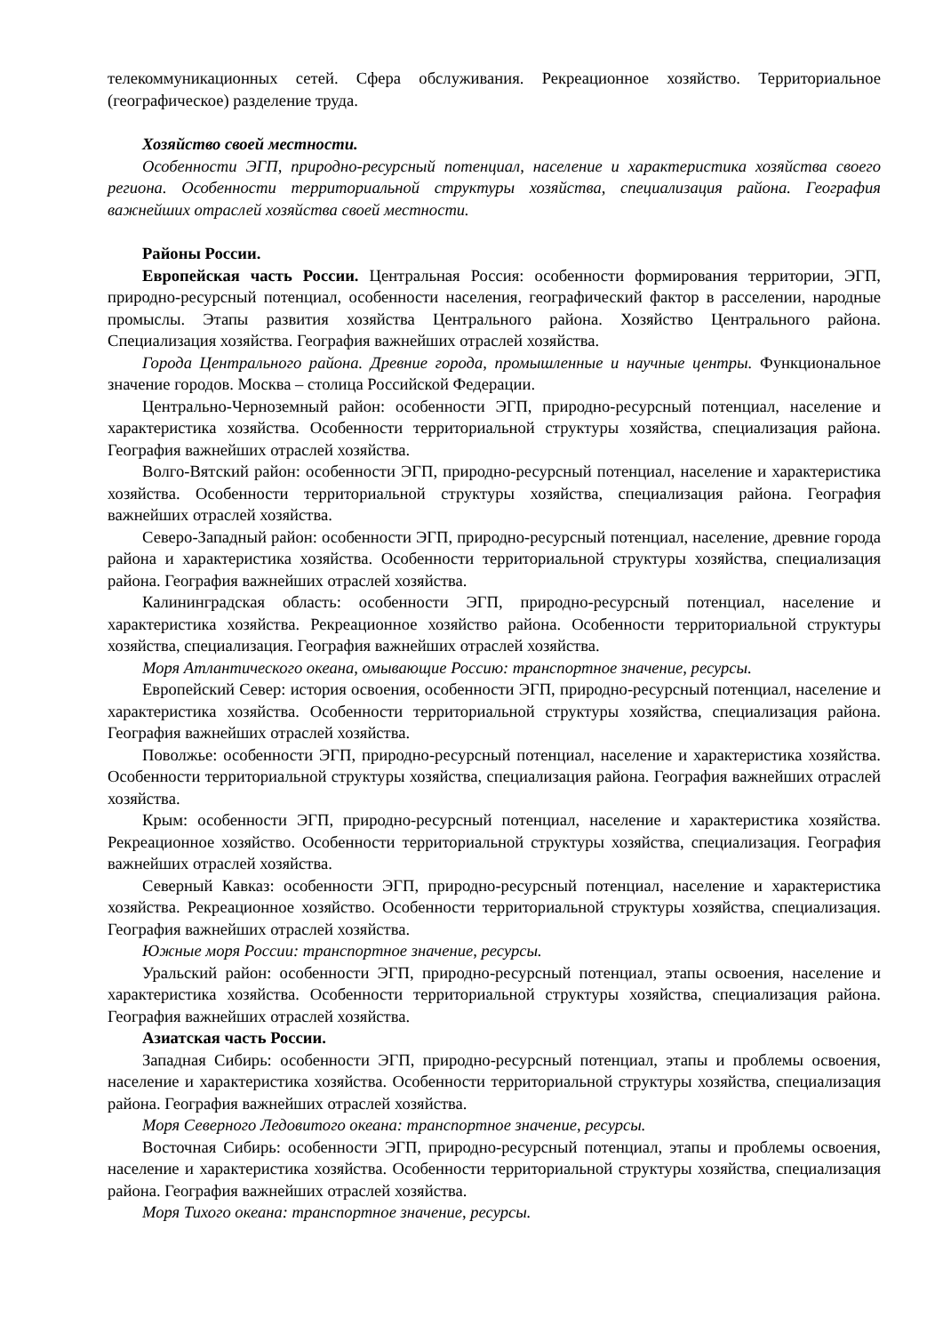телекоммуникационных сетей. Сфера обслуживания. Рекреационное хозяйство. Территориальное (географическое) разделение труда.
Хозяйство своей местности.
Особенности ЭГП, природно-ресурсный потенциал, население и характеристика хозяйства своего региона. Особенности территориальной структуры хозяйства, специализация района. География важнейших отраслей хозяйства своей местности.
Районы России.
Европейская часть России. Центральная Россия: особенности формирования территории, ЭГП, природно-ресурсный потенциал, особенности населения, географический фактор в расселении, народные промыслы. Этапы развития хозяйства Центрального района. Хозяйство Центрального района. Специализация хозяйства. География важнейших отраслей хозяйства.
Города Центрального района. Древние города, промышленные и научные центры. Функциональное значение городов. Москва – столица Российской Федерации.
Центрально-Черноземный район: особенности ЭГП, природно-ресурсный потенциал, население и характеристика хозяйства. Особенности территориальной структуры хозяйства, специализация района. География важнейших отраслей хозяйства.
Волго-Вятский район: особенности ЭГП, природно-ресурсный потенциал, население и характеристика хозяйства. Особенности территориальной структуры хозяйства, специализация района. География важнейших отраслей хозяйства.
Северо-Западный район: особенности ЭГП, природно-ресурсный потенциал, население, древние города района и характеристика хозяйства. Особенности территориальной структуры хозяйства, специализация района. География важнейших отраслей хозяйства.
Калининградская область: особенности ЭГП, природно-ресурсный потенциал, население и характеристика хозяйства. Рекреационное хозяйство района. Особенности территориальной структуры хозяйства, специализация. География важнейших отраслей хозяйства.
Моря Атлантического океана, омывающие Россию: транспортное значение, ресурсы.
Европейский Север: история освоения, особенности ЭГП, природно-ресурсный потенциал, население и характеристика хозяйства. Особенности территориальной структуры хозяйства, специализация района. География важнейших отраслей хозяйства.
Поволжье: особенности ЭГП, природно-ресурсный потенциал, население и характеристика хозяйства. Особенности территориальной структуры хозяйства, специализация района. География важнейших отраслей хозяйства.
Крым: особенности ЭГП, природно-ресурсный потенциал, население и характеристика хозяйства. Рекреационное хозяйство. Особенности территориальной структуры хозяйства, специализация. География важнейших отраслей хозяйства.
Северный Кавказ: особенности ЭГП, природно-ресурсный потенциал, население и характеристика хозяйства. Рекреационное хозяйство. Особенности территориальной структуры хозяйства, специализация. География важнейших отраслей хозяйства.
Южные моря России: транспортное значение, ресурсы.
Уральский район: особенности ЭГП, природно-ресурсный потенциал, этапы освоения, население и характеристика хозяйства. Особенности территориальной структуры хозяйства, специализация района. География важнейших отраслей хозяйства.
Азиатская часть России.
Западная Сибирь: особенности ЭГП, природно-ресурсный потенциал, этапы и проблемы освоения, население и характеристика хозяйства. Особенности территориальной структуры хозяйства, специализация района. География важнейших отраслей хозяйства.
Моря Северного Ледовитого океана: транспортное значение, ресурсы.
Восточная Сибирь: особенности ЭГП, природно-ресурсный потенциал, этапы и проблемы освоения, население и характеристика хозяйства. Особенности территориальной структуры хозяйства, специализация района. География важнейших отраслей хозяйства.
Моря Тихого океана: транспортное значение, ресурсы.